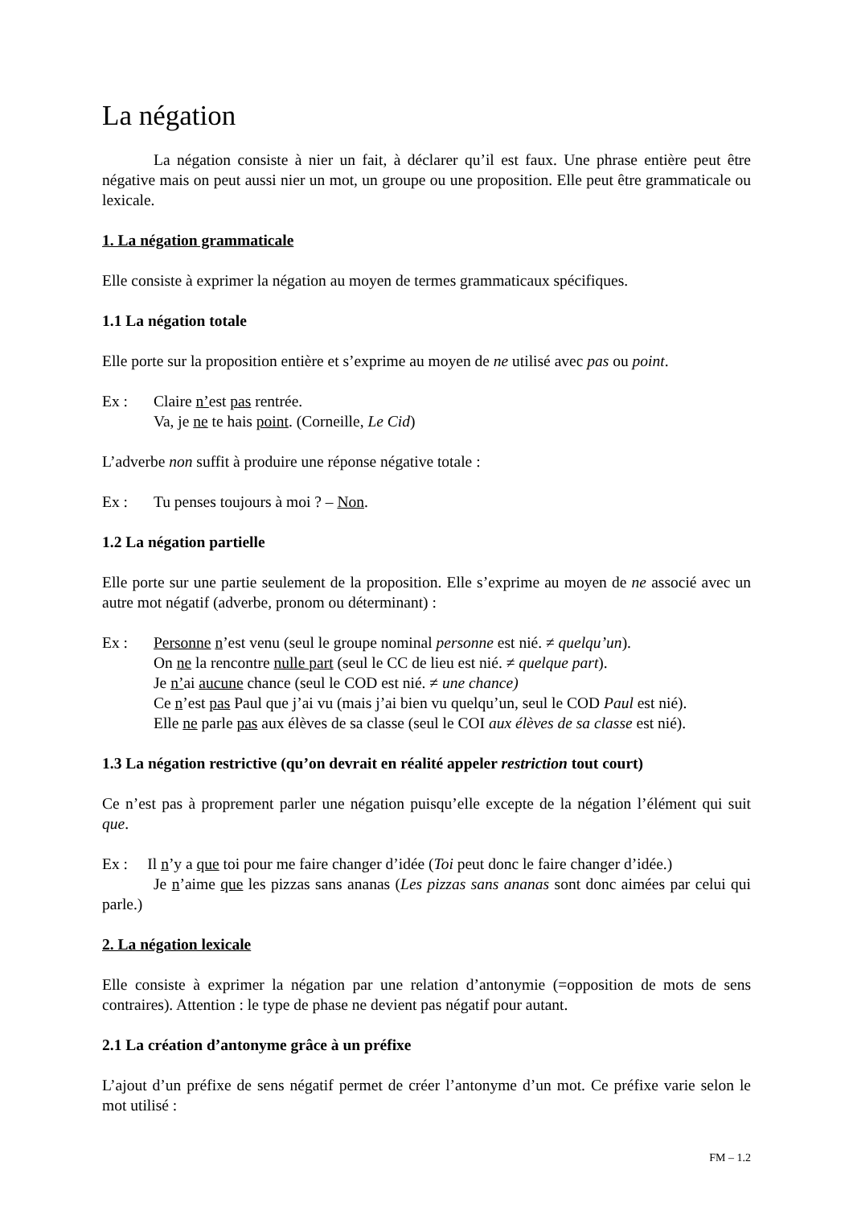La négation
La négation consiste à nier un fait, à déclarer qu’il est faux. Une phrase entière peut être négative mais on peut aussi nier un mot, un groupe ou une proposition. Elle peut être grammaticale ou lexicale.
1. La négation grammaticale
Elle consiste à exprimer la négation au moyen de termes grammaticaux spécifiques.
1.1 La négation totale
Elle porte sur la proposition entière et s’exprime au moyen de ne utilisé avec pas ou point.
Ex : Claire n’est pas rentrée.
Va, je ne te hais point. (Corneille, Le Cid)
L’adverbe non suffit à produire une réponse négative totale :
Ex : Tu penses toujours à moi ? – Non.
1.2 La négation partielle
Elle porte sur une partie seulement de la proposition. Elle s’exprime au moyen de ne associé avec un autre mot négatif (adverbe, pronom ou déterminant) :
Ex : Personne n’est venu (seul le groupe nominal personne est nié. ≠ quelqu’un).
On ne la rencontre nulle part (seul le CC de lieu est nié. ≠ quelque part).
Je n’ai aucune chance (seul le COD est nié. ≠ une chance)
Ce n’est pas Paul que j’ai vu (mais j’ai bien vu quelqu’un, seul le COD Paul est nié).
Elle ne parle pas aux élèves de sa classe (seul le COI aux élèves de sa classe est nié).
1.3 La négation restrictive (qu’on devrait en réalité appeler restriction tout court)
Ce n’est pas à proprement parler une négation puisqu’elle excepte de la négation l’élément qui suit que.
Ex : Il n’y a que toi pour me faire changer d’idée (Toi peut donc le faire changer d’idée.)
Je n’aime que les pizzas sans ananas (Les pizzas sans ananas sont donc aimées par celui qui parle.)
2. La négation lexicale
Elle consiste à exprimer la négation par une relation d’antonymie (=opposition de mots de sens contraires). Attention : le type de phase ne devient pas négatif pour autant.
2.1 La création d’antonyme grâce à un préfixe
L’ajout d’un préfixe de sens négatif permet de créer l’antonyme d’un mot. Ce préfixe varie selon le mot utilisé :
FM – 1.2